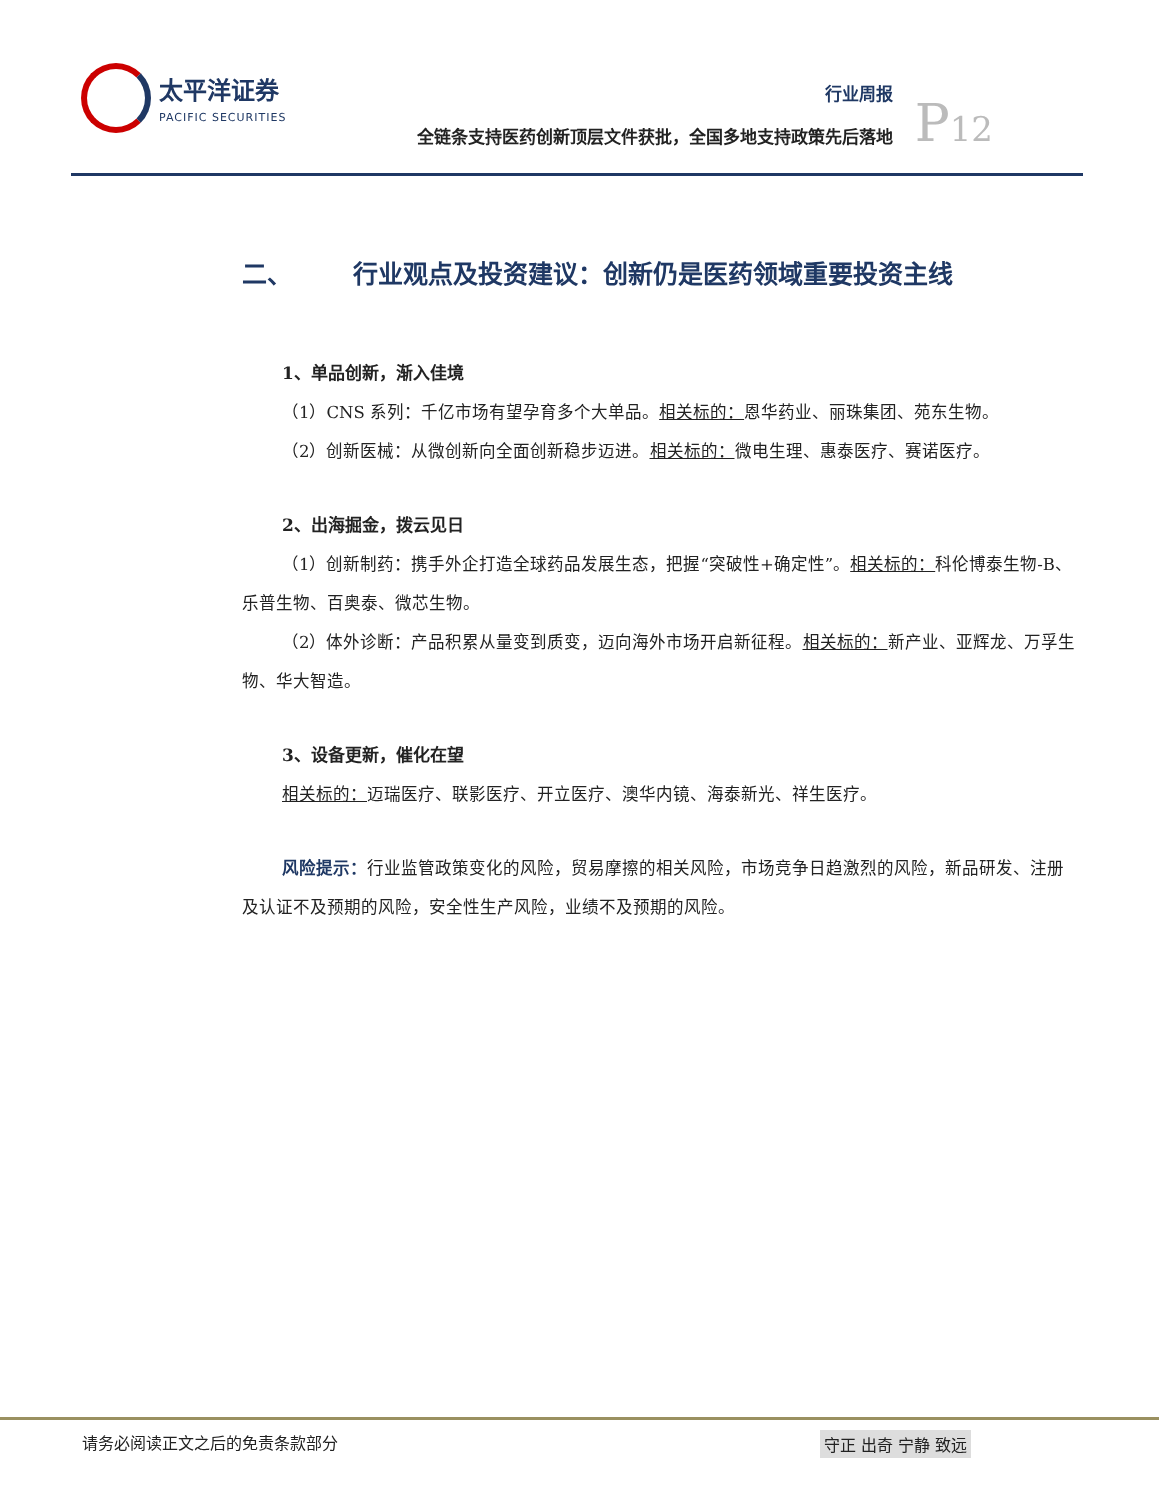太平洋证券
PACIFIC SECURITIES
行业周报
全链条支持医药创新顶层文件获批，全国多地支持政策先后落地
P12
二、 行业观点及投资建议：创新仍是医药领域重要投资主线
1、单品创新，渐入佳境
（1）CNS 系列：千亿市场有望孕育多个大单品。相关标的：恩华药业、丽珠集团、苑东生物。
（2）创新医械：从微创新向全面创新稳步迈进。相关标的：微电生理、惠泰医疗、赛诺医疗。
2、出海掘金，拨云见日
（1）创新制药：携手外企打造全球药品发展生态，把握“突破性+确定性”。相关标的：科伦博泰生物-B、乐普生物、百奥泰、微芯生物。
（2）体外诊断：产品积累从量变到质变，迈向海外市场开启新征程。相关标的：新产业、亚辉龙、万孚生物、华大智造。
3、设备更新，催化在望
相关标的：迈瑞医疗、联影医疗、开立医疗、澳华内镜、海泰新光、祥生医疗。
风险提示：行业监管政策变化的风险，贸易摩擦的相关风险，市场竞争日趋激烈的风险，新品研发、注册及认证不及预期的风险，安全性生产风险，业绩不及预期的风险。
请务必阅读正文之后的免责条款部分 守正 出奇 宁静 致远